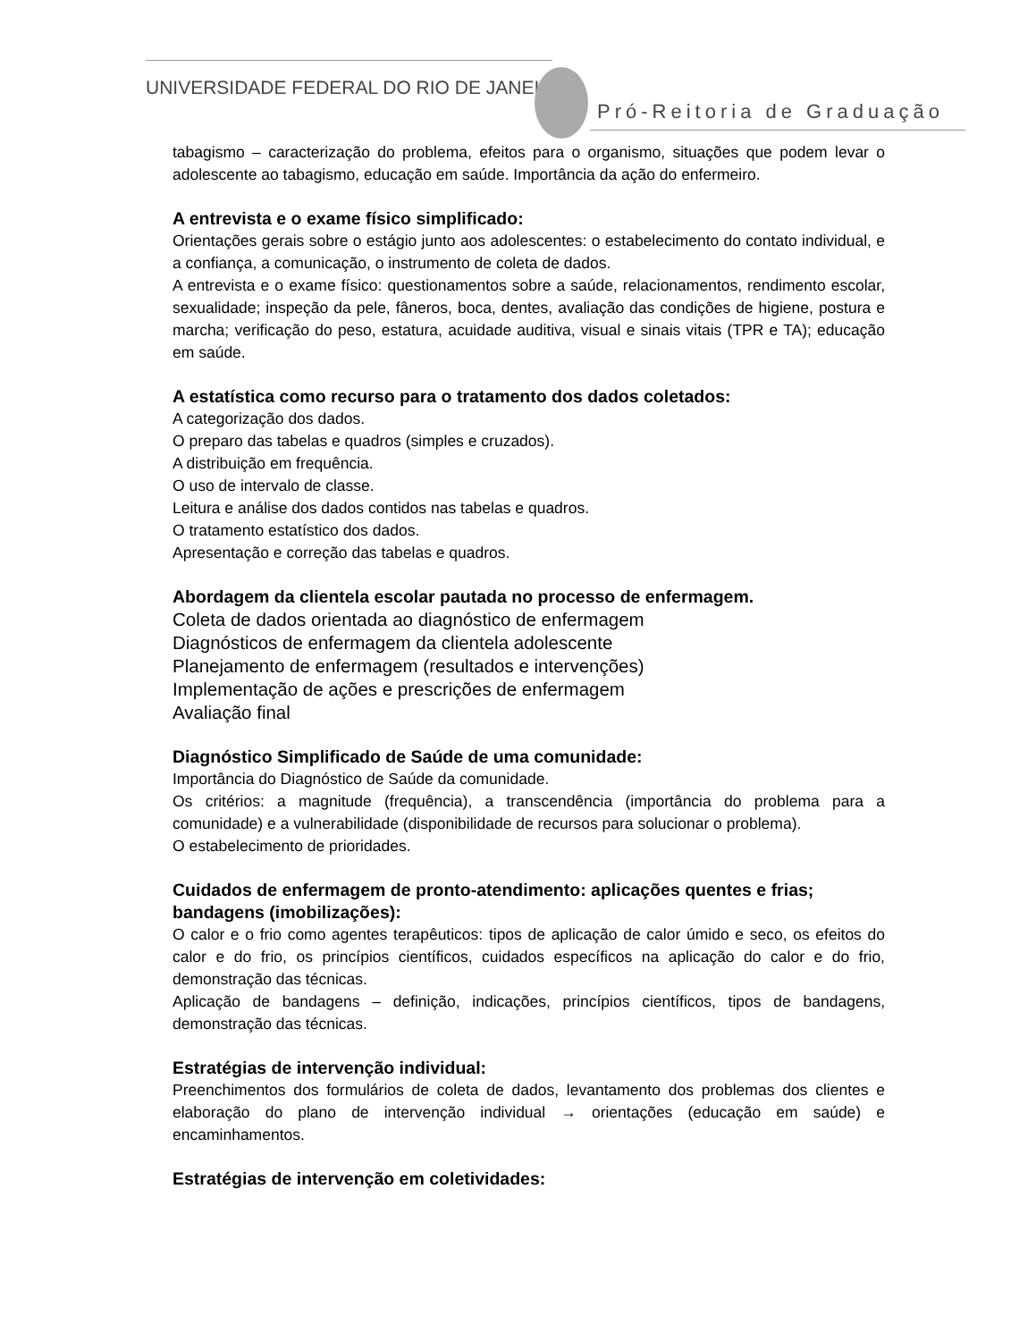UNIVERSIDADE FEDERAL DO RIO DE JANEIRO
Pró-Reitoria de Graduação
tabagismo – caracterização do problema, efeitos para o organismo, situações que podem levar o adolescente ao tabagismo, educação em saúde. Importância da ação do enfermeiro.
A entrevista e o exame físico simplificado:
Orientações gerais sobre o estágio junto aos adolescentes: o estabelecimento do contato individual, e a confiança, a comunicação, o instrumento de coleta de dados.
A entrevista e o exame físico: questionamentos sobre a saúde, relacionamentos, rendimento escolar, sexualidade; inspeção da pele, fâneros, boca, dentes, avaliação das condições de higiene, postura e marcha; verificação do peso, estatura, acuidade auditiva, visual e sinais vitais (TPR e TA); educação em saúde.
A estatística como recurso para o tratamento dos dados coletados:
A categorização dos dados.
O preparo das tabelas e quadros (simples e cruzados).
A distribuição em frequência.
O uso de intervalo de classe.
Leitura e análise dos dados contidos nas tabelas e quadros.
O tratamento estatístico dos dados.
Apresentação e correção das tabelas e quadros.
Abordagem da clientela escolar pautada no processo de enfermagem.
Coleta de dados orientada ao diagnóstico de enfermagem
Diagnósticos de enfermagem da clientela adolescente
Planejamento de enfermagem (resultados e intervenções)
Implementação de ações e prescrições de enfermagem
Avaliação final
Diagnóstico Simplificado de Saúde de uma comunidade:
Importância do Diagnóstico de Saúde da comunidade.
Os critérios: a magnitude (frequência), a transcendência (importância do problema para a comunidade) e a vulnerabilidade (disponibilidade de recursos para solucionar o problema).
O estabelecimento de prioridades.
Cuidados de enfermagem de pronto-atendimento: aplicações quentes e frias; bandagens (imobilizações):
O calor e o frio como agentes terapêuticos: tipos de aplicação de calor úmido e seco, os efeitos do calor e do frio, os princípios científicos, cuidados específicos na aplicação do calor e do frio, demonstração das técnicas.
Aplicação de bandagens – definição, indicações, princípios científicos, tipos de bandagens, demonstração das técnicas.
Estratégias de intervenção individual:
Preenchimentos dos formulários de coleta de dados, levantamento dos problemas dos clientes e elaboração do plano de intervenção individual → orientações (educação em saúde) e encaminhamentos.
Estratégias de intervenção em coletividades: